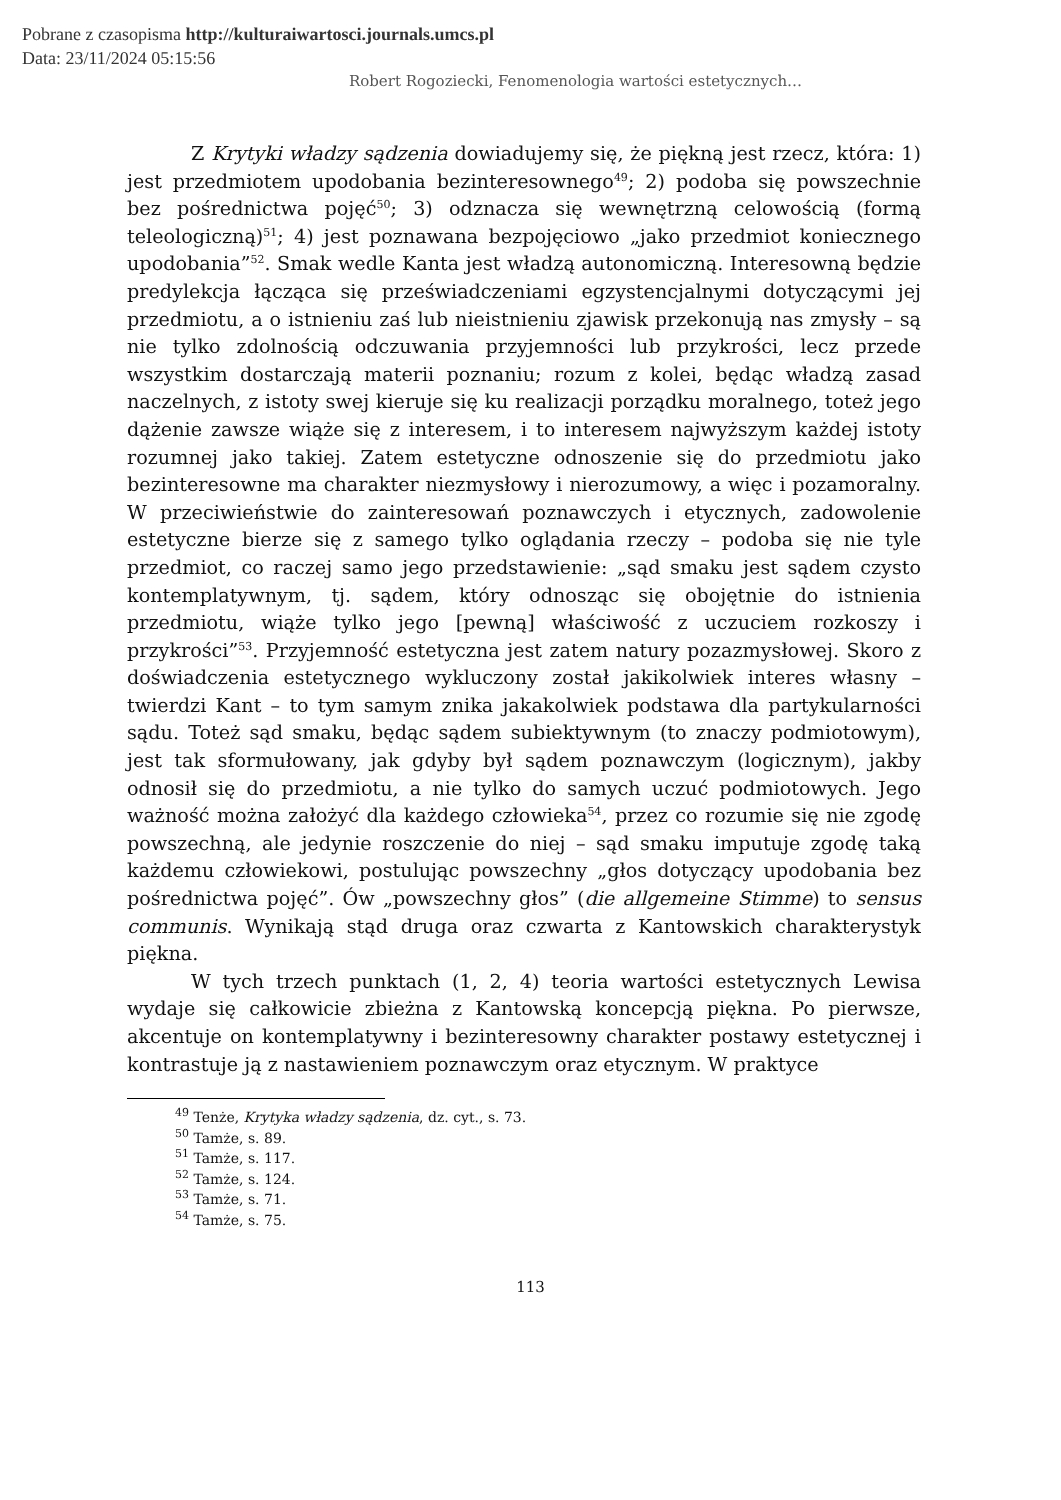Pobrane z czasopisma http://kulturaiwartosci.journals.umcs.pl
Data: 23/11/2024 05:15:56
Robert Rogoziecki, Fenomenologia wartości estetycznych…
Z Krytyki władzy sądzenia dowiadujemy się, że piękną jest rzecz, która: 1) jest przedmiotem upodobania bezinteresownego<sup>49</sup>; 2) podoba się powszechnie bez pośrednictwa pojęć<sup>50</sup>; 3) odznacza się wewnętrzną celowością (formą teleologiczną)<sup>51</sup>; 4) jest poznawana bezpojęciowo „jako przedmiot koniecznego upodobania”<sup>52</sup>. Smak wedle Kanta jest władzą autonomiczną. Interesowną będzie predylekcja łącząca się przeświadczeniami egzystencjalnymi dotyczącymi jej przedmiotu, a o istnieniu zaś lub nieistnieniu zjawisk przekonują nas zmysły – są nie tylko zdolnością odczuwania przyjemności lub przykrości, lecz przede wszystkim dostarczają materii poznaniu; rozum z kolei, będąc władzą zasad naczelnych, z istoty swej kieruje się ku realizacji porządku moralnego, toteż jego dążenie zawsze wiąże się z interesem, i to interesem najwyższym każdej istoty rozumnej jako takiej. Zatem estetyczne odnoszenie się do przedmiotu jako bezinteresowne ma charakter niezmysłowy i nierozumowy, a więc i pozamoralny. W przeciwieństwie do zainteresowań poznawczych i etycznych, zadowolenie estetyczne bierze się z samego tylko oglądania rzeczy – podoba się nie tyle przedmiot, co raczej samo jego przedstawienie: „sąd smaku jest sądem czysto kontemplatywnym, tj. sądem, który odnosząc się obojętnie do istnienia przedmiotu, wiąże tylko jego [pewną] właściwość z uczuciem rozkoszy i przykrości”<sup>53</sup>. Przyjemność estetyczna jest zatem natury pozazmysłowej. Skoro z doświadczenia estetycznego wykluczony został jakikolwiek interes własny – twierdzi Kant – to tym samym znika jakakolwiek podstawa dla partykularności sądu. Toteż sąd smaku, będąc sądem subiektywnym (to znaczy podmiotowym), jest tak sformułowany, jak gdyby był sądem poznawczym (logicznym), jakby odnosił się do przedmiotu, a nie tylko do samych uczuć podmiotowych. Jego ważność można założyć dla każdego człowieka<sup>54</sup>, przez co rozumie się nie zgodę powszechną, ale jedynie roszczenie do niej – sąd smaku imputuje zgodę taką każdemu człowiekowi, postulując powszechny „głos dotyczący upodobania bez pośrednictwa pojęć”. Ów „powszechny głos” (die allgemeine Stimme) to sensus communis. Wynikają stąd druga oraz czwarta z Kantowskich charakterystyk piękna.
W tych trzech punktach (1, 2, 4) teoria wartości estetycznych Lewisa wydaje się całkowicie zbieżna z Kantowską koncepcją piękna. Po pierwsze, akcentuje on kontemplatywny i bezinteresowny charakter postawy estetycznej i kontrastuje ją z nastawieniem poznawczym oraz etycznym. W praktyce
<sup>49</sup> Tenże, Krytyka władzy sądzenia, dz. cyt., s. 73.
<sup>50</sup> Tamże, s. 89.
<sup>51</sup> Tamże, s. 117.
<sup>52</sup> Tamże, s. 124.
<sup>53</sup> Tamże, s. 71.
<sup>54</sup> Tamże, s. 75.
113